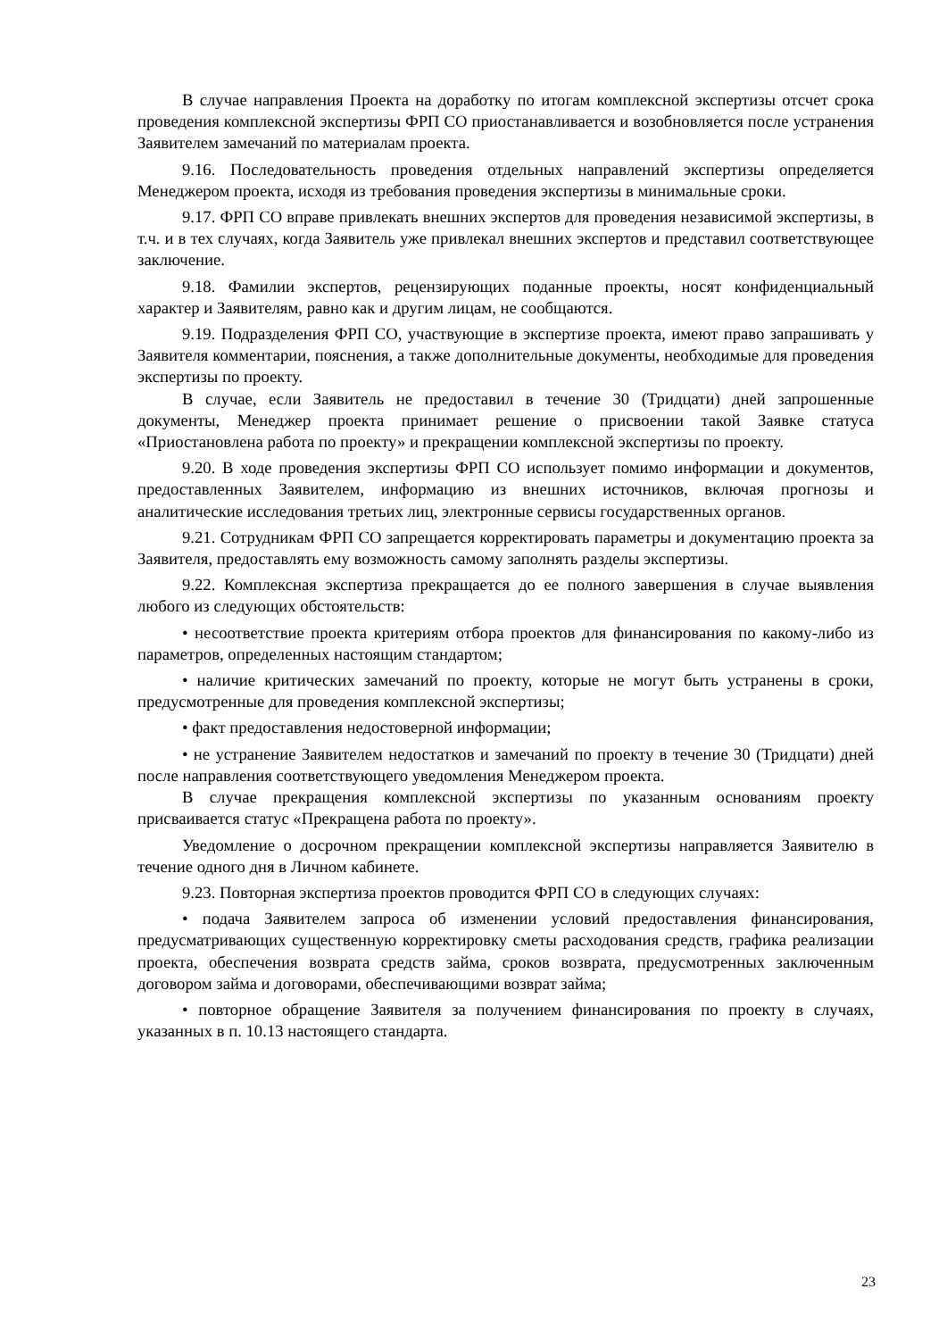В случае направления Проекта на доработку по итогам комплексной экспертизы отсчет срока проведения комплексной экспертизы ФРП СО приостанавливается и возобновляется после устранения Заявителем замечаний по материалам проекта.
9.16. Последовательность проведения отдельных направлений экспертизы определяется Менеджером проекта, исходя из требования проведения экспертизы в минимальные сроки.
9.17. ФРП СО вправе привлекать внешних экспертов для проведения независимой экспертизы, в т.ч. и в тех случаях, когда Заявитель уже привлекал внешних экспертов и представил соответствующее заключение.
9.18. Фамилии экспертов, рецензирующих поданные проекты, носят конфиденциальный характер и Заявителям, равно как и другим лицам, не сообщаются.
9.19. Подразделения ФРП СО, участвующие в экспертизе проекта, имеют право запрашивать у Заявителя комментарии, пояснения, а также дополнительные документы, необходимые для проведения экспертизы по проекту.
В случае, если Заявитель не предоставил в течение 30 (Тридцати) дней запрошенные документы, Менеджер проекта принимает решение о присвоении такой Заявке статуса «Приостановлена работа по проекту» и прекращении комплексной экспертизы по проекту.
9.20. В ходе проведения экспертизы ФРП СО использует помимо информации и документов, предоставленных Заявителем, информацию из внешних источников, включая прогнозы и аналитические исследования третьих лиц, электронные сервисы государственных органов.
9.21. Сотрудникам ФРП СО запрещается корректировать параметры и документацию проекта за Заявителя, предоставлять ему возможность самому заполнять разделы экспертизы.
9.22. Комплексная экспертиза прекращается до ее полного завершения в случае выявления любого из следующих обстоятельств:
• несоответствие проекта критериям отбора проектов для финансирования по какому-либо из параметров, определенных настоящим стандартом;
• наличие критических замечаний по проекту, которые не могут быть устранены в сроки, предусмотренные для проведения комплексной экспертизы;
• факт предоставления недостоверной информации;
• не устранение Заявителем недостатков и замечаний по проекту в течение 30 (Тридцати) дней после направления соответствующего уведомления Менеджером проекта.
В случае прекращения комплексной экспертизы по указанным основаниям проекту присваивается статус «Прекращена работа по проекту».
Уведомление о досрочном прекращении комплексной экспертизы направляется Заявителю в течение одного дня в Личном кабинете.
9.23. Повторная экспертиза проектов проводится ФРП СО в следующих случаях:
• подача Заявителем запроса об изменении условий предоставления финансирования, предусматривающих существенную корректировку сметы расходования средств, графика реализации проекта, обеспечения возврата средств займа, сроков возврата, предусмотренных заключенным договором займа и договорами, обеспечивающими возврат займа;
• повторное обращение Заявителя за получением финансирования по проекту в случаях, указанных в п. 10.13 настоящего стандарта.
23